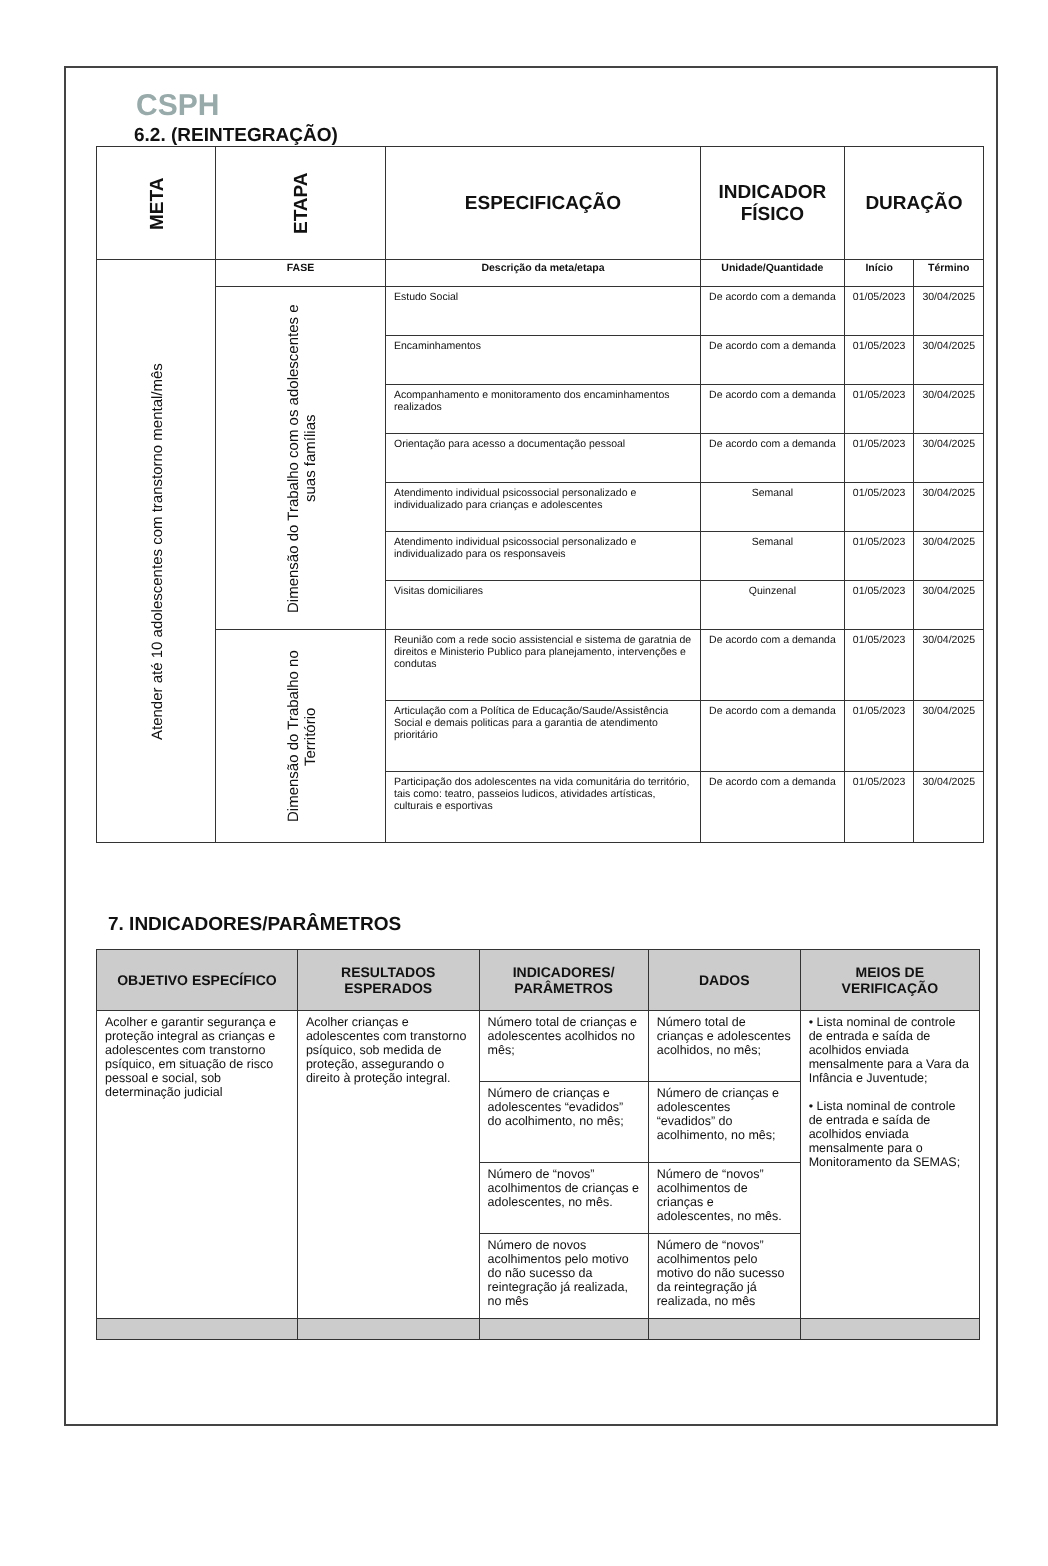CSPH
6.2. (REINTEGRAÇÃO)
| META | ETAPA | ESPECIFICAÇÃO | INDICADOR FÍSICO | DURAÇÃO | |
| Atender até 10 adolescentes com transtorno mental/mês | FASE | Descrição da meta/etapa | Unidade/Quantidade | Início | Término |
| | Dimensão do Trabalho com os adolescentes e suas famílias | Estudo Social | De acordo com a demanda | 01/05/2023 | 30/04/2025 |
| | | Encaminhamentos | De acordo com a demanda | 01/05/2023 | 30/04/2025 |
| | | Acompanhamento e monitoramento dos encaminhamentos realizados | De acordo com a demanda | 01/05/2023 | 30/04/2025 |
| | | Orientação para acesso a documentação pessoal | De acordo com a demanda | 01/05/2023 | 30/04/2025 |
| | | Atendimento individual psicossocial personalizado e individualizado para crianças e adolescentes | Semanal | 01/05/2023 | 30/04/2025 |
| | | Atendimento individual psicossocial personalizado e individualizado para os responsaveis | Semanal | 01/05/2023 | 30/04/2025 |
| | | Visitas domiciliares | Quinzenal | 01/05/2023 | 30/04/2025 |
| | Dimensão do Trabalho no Território | Reunião com a rede socio assistencial e sistema de garatnia de direitos e Ministerio Publico para planejamento, intervenções e condutas | De acordo com a demanda | 01/05/2023 | 30/04/2025 |
| | | Articulação com a Política de Educação/Saude/Assistência Social e demais politicas para a garantia de atendimento prioritário | De acordo com a demanda | 01/05/2023 | 30/04/2025 |
| | | Participação dos adolescentes na vida comunitária do território, tais como: teatro, passeios ludicos, atividades artísticas, culturais e esportivas | De acordo com a demanda | 01/05/2023 | 30/04/2025 |
7. INDICADORES/PARÂMETROS
| OBJETIVO ESPECÍFICO | RESULTADOS ESPERADOS | INDICADORES/ PARÂMETROS | DADOS | MEIOS DE VERIFICAÇÃO |
| --- | --- | --- | --- | --- |
| Acolher e garantir segurança e proteção integral as crianças e adolescentes com transtorno psíquico, em situação de risco pessoal e social, sob determinação judicial | Acolher crianças e adolescentes com transtorno psíquico, sob medida de proteção, assegurando o direito à proteção integral. | Número total de crianças e adolescentes acolhidos no mês; | Número total de crianças e adolescentes acolhidos, no mês; | • Lista nominal de controle de entrada e saída de acolhidos enviada mensalmente para a Vara da Infância e Juventude; • Lista nominal de controle de entrada e saída de acolhidos enviada mensalmente para o Monitoramento da SEMAS; |
| | | Número de crianças e adolescentes “evadidos” do acolhimento, no mês; | Número de crianças e adolescentes “evadidos” do acolhimento, no mês; | |
| | | Número de “novos” acolhimentos de crianças e adolescentes, no mês. | Número de “novos” acolhimentos de crianças e adolescentes, no mês. | |
| | | Número de novos acolhimentos pelo motivo do não sucesso da reintegração já realizada, no mês | Número de “novos” acolhimentos pelo motivo do não sucesso da reintegração já realizada, no mês | |